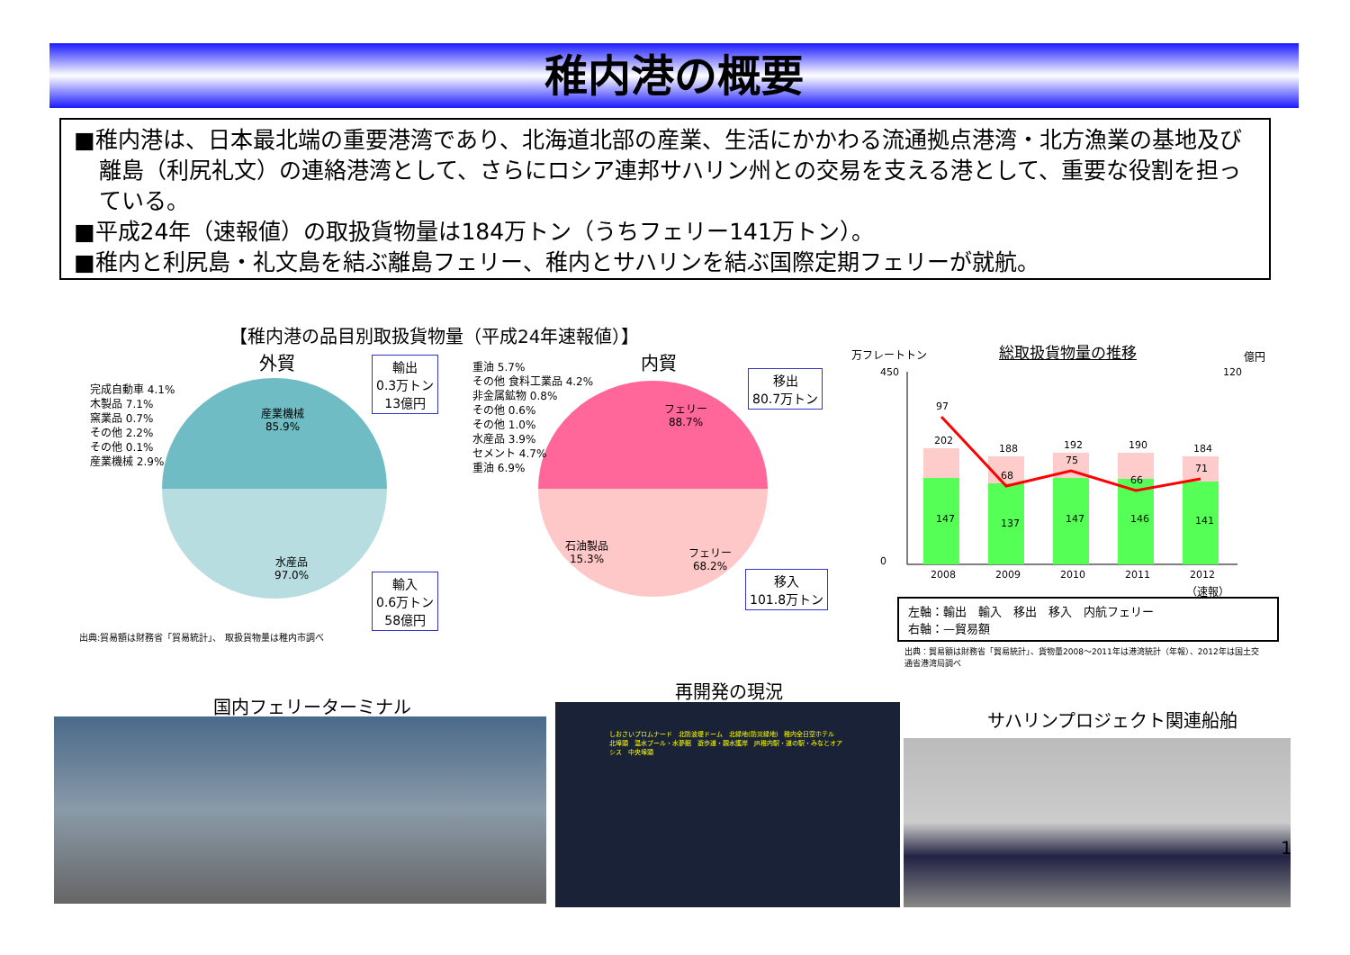稚内港の概要
■稚内港は、日本最北端の重要港湾であり、北海道北部の産業、生活にかかわる流通拠点港湾・北方漁業の基地及び離島（利尻礼文）の連絡港湾として、さらにロシア連邦サハリン州との交易を支える港として、重要な役割を担っている。
■平成24年（速報値）の取扱貨物量は184万トン（うちフェリー141万トン）。
■稚内と利尻島・礼文島を結ぶ離島フェリー、稚内とサハリンを結ぶ国際定期フェリーが就航。
【稚内港の品目別取扱貨物量（平成24年速報値）】
外貿 内貿
産業機械
85.9%
水産品
97.0%
完成自動車 4.1%
木製品 7.1%
窯業品 0.7%
その他 2.2%
その他 0.1%
産業機械 2.9%
輸出
0.3万トン
13億円
輸入
0.6万トン
58億円
フェリー
88.7%
フェリー
68.2%
石油製品
15.3%
重油 5.7%
その他 食料工業品 4.2%
非金属鉱物 0.8%
その他 0.6%
その他 1.0%
水産品 3.9%
セメント 4.7%
重油 6.9%
移出
80.7万トン
移入
101.8万トン
出典:貿易額は財務省「貿易統計」、 取扱貨物量は稚内市調べ
万フレートトン 総取扱貨物量の推移 億円
450
0
120
147
137
147
146
141
202
188
192
190
184
97
68
75
66
71
2008
2009
2010
2011
2012
（速報）
左軸：輸出　輸入　移出　移入　内航フェリー
右軸：—貿易額
出典：貿易額は財務省「貿易統計」、貨物量2008～2011年は港湾統計（年報）、2012年は国土交通省港湾局調べ
国内フェリーターミナル
再開発の現況
サハリンプロジェクト関連船舶
しおさいプロムナード　北防波堤ドーム　北緑地(防災緑地)　稚内全日空ホテル　北埠頭　温水プール・水夢館　遊歩道・親水護岸　JR稚内駅・道の駅・みなとオアシス　中央埠頭
1